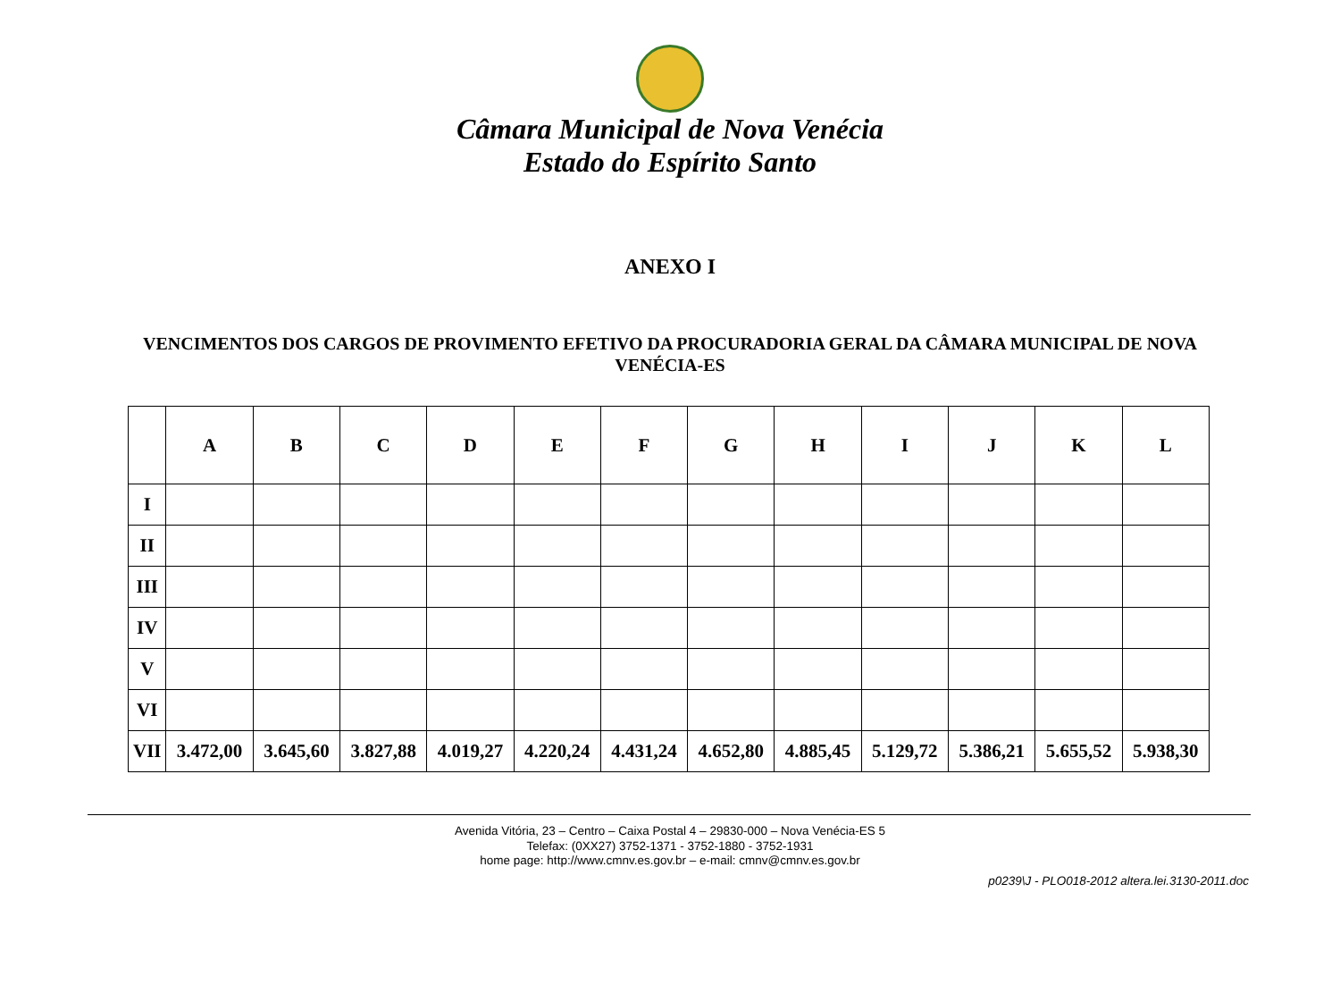Câmara Municipal de Nova Venécia
Estado do Espírito Santo
ANEXO I
VENCIMENTOS DOS CARGOS DE PROVIMENTO EFETIVO DA PROCURADORIA GERAL DA CÂMARA MUNICIPAL DE NOVA VENÉCIA-ES
| | A | B | C | D | E | F | G | H | I | J | K | L |
| --- | --- | --- | --- | --- | --- | --- | --- | --- | --- | --- | --- | --- |
| I | | | | | | | | | | | | |
| II | | | | | | | | | | | | |
| III | | | | | | | | | | | | |
| IV | | | | | | | | | | | | |
| V | | | | | | | | | | | | |
| VI | | | | | | | | | | | | |
| VII | 3.472,00 | 3.645,60 | 3.827,88 | 4.019,27 | 4.220,24 | 4.431,24 | 4.652,80 | 4.885,45 | 5.129,72 | 5.386,21 | 5.655,52 | 5.938,30 |
Avenida Vitória, 23 – Centro – Caixa Postal 4 – 29830-000 – Nova Venécia-ES 5
Telefax: (0XX27) 3752-1371 - 3752-1880 - 3752-1931
home page: http://www.cmnv.es.gov.br – e-mail: cmnv@cmnv.es.gov.br
p0239\J - PLO018-2012 altera.lei.3130-2011.doc